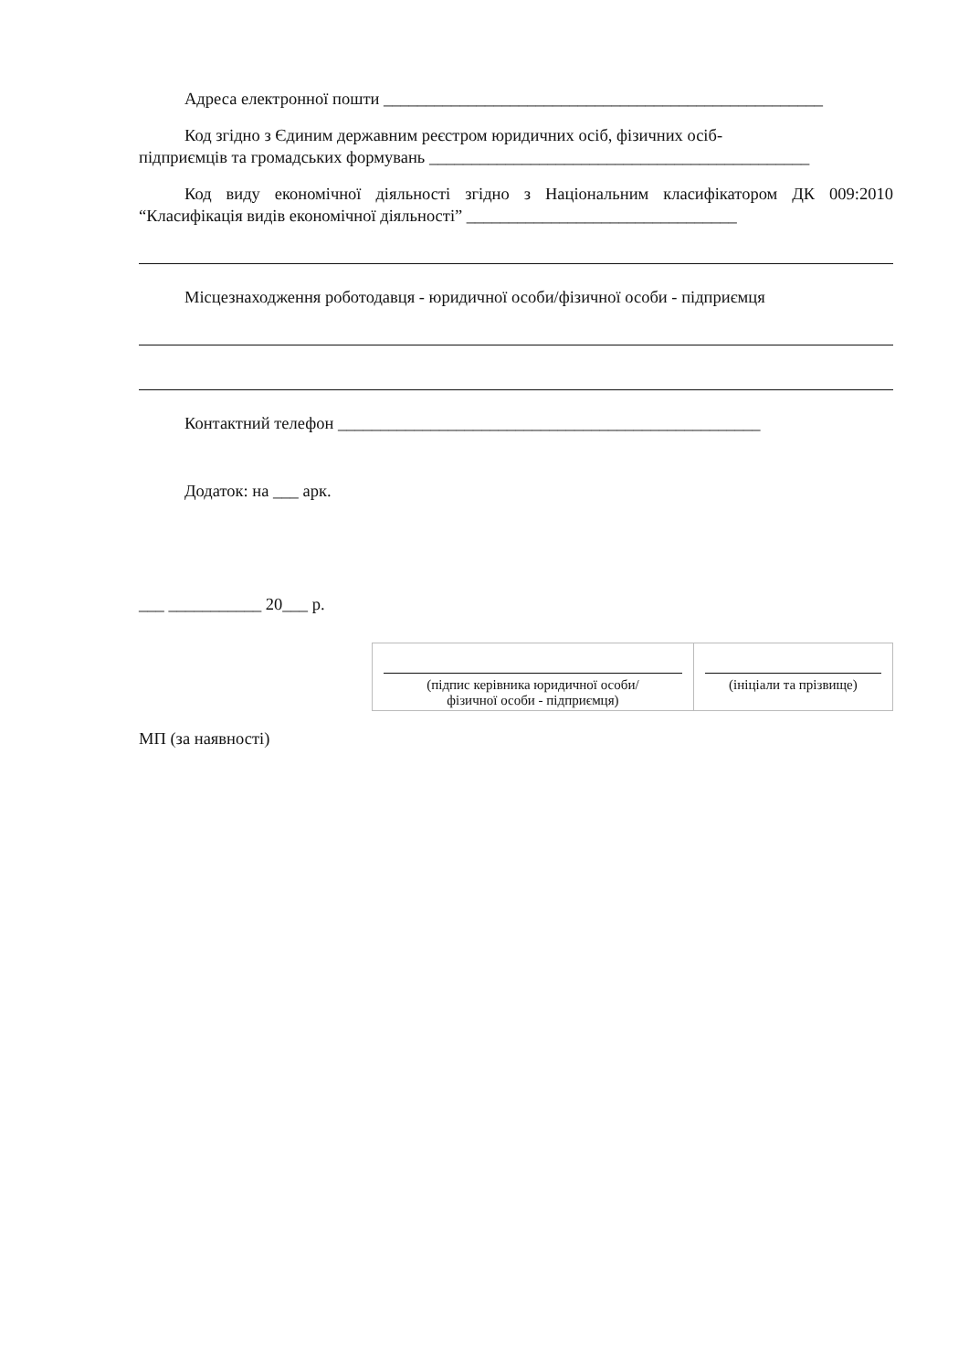Адреса електронної пошти ____________________________________________________
Код згідно з Єдиним державним реєстром юридичних осіб, фізичних осіб-
підприємців та громадських формувань _____________________________________________
Код виду економічної діяльності згідно з Національним класифікатором ДК 009:2010 “Класифікація видів економічної діяльності” ________________________________
Місцезнаходження роботодавця - юридичної особи/фізичної особи - підприємця
Контактний телефон __________________________________________________
Додаток: на ___ арк.
___ ___________ 20___ р.
| (підпис керівника юридичної особи/ фізичної особи - підприємця) | (ініціали та прізвище) |
МП (за наявності)